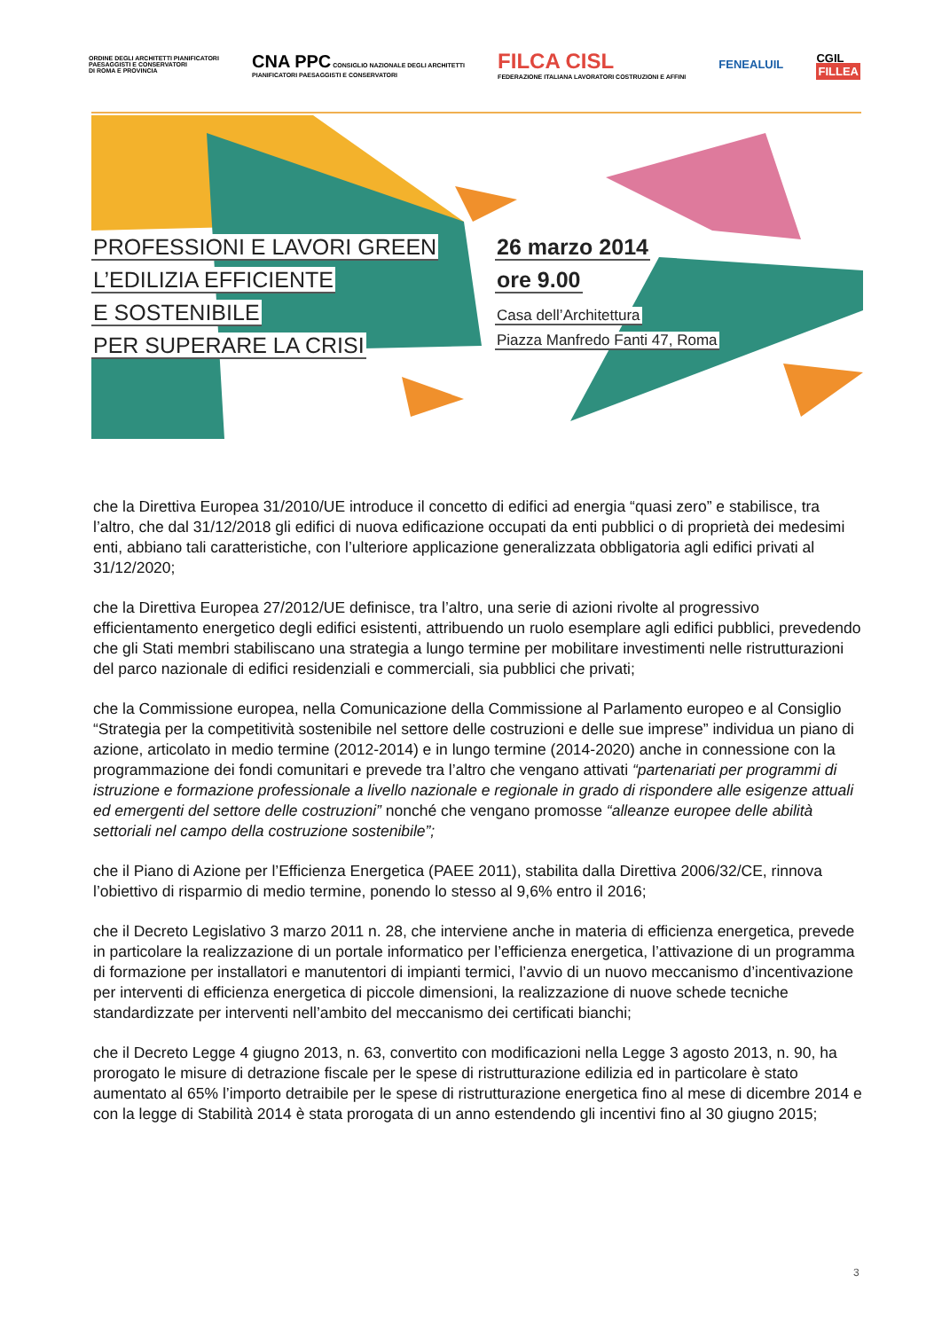ORDINE DEGLI ARCHITETTI PIANIFICATORI
PAESAGGISTI E CONSERVATORI
DI ROMA E PROVINCIA
CNA PPC CONSIGLIO NAZIONALE DEGLI ARCHITETTI
PIANIFICATORI PAESAGGISTI E CONSERVATORI
FILCA CISL
FEDERAZIONE ITALIANA LAVORATORI COSTRUZIONI E AFFINI
FENEALUIL
CGIL
FILLEA
PROFESSIONI E LAVORI GREEN
L’EDILIZIA EFFICIENTE
E SOSTENIBILE
PER SUPERARE LA CRISI
26 marzo 2014
ore 9.00
Casa dell’Architettura
Piazza Manfredo Fanti 47, Roma
che la Direttiva Europea 31/2010/UE introduce il concetto di edifici ad energia “quasi zero” e stabilisce, tra l’altro, che dal 31/12/2018 gli edifici di nuova edificazione occupati da enti pubblici o di proprietà dei medesimi enti, abbiano tali caratteristiche, con l’ulteriore applicazione generalizzata obbligatoria agli edifici privati al 31/12/2020;
che la Direttiva Europea 27/2012/UE definisce, tra l’altro, una serie di azioni rivolte al progressivo efficientamento energetico degli edifici esistenti, attribuendo un ruolo esemplare agli edifici pubblici, prevedendo che gli Stati membri stabiliscano una strategia a lungo termine per mobilitare investimenti nelle ristrutturazioni del parco nazionale di edifici residenziali e commerciali, sia pubblici che privati;
che la Commissione europea, nella Comunicazione della Commissione al Parlamento europeo e al Consiglio “Strategia per la competitività sostenibile nel settore delle costruzioni e delle sue imprese” individua un piano di azione, articolato in medio termine (2012-2014) e in lungo termine (2014-2020) anche in connessione con la programmazione dei fondi comunitari e prevede tra l’altro che vengano attivati “partenariati per programmi di istruzione e formazione professionale a livello nazionale e regionale in grado di rispondere alle esigenze attuali ed emergenti del settore delle costruzioni” nonché che vengano promosse “alleanze europee delle abilità settoriali nel campo della costruzione sostenibile”;
che il Piano di Azione per l’Efficienza Energetica (PAEE 2011), stabilita dalla Direttiva 2006/32/CE, rinnova l’obiettivo di risparmio di medio termine, ponendo lo stesso al 9,6% entro il 2016;
che il Decreto Legislativo 3 marzo 2011 n. 28, che interviene anche in materia di efficienza energetica, prevede in particolare la realizzazione di un portale informatico per l’efficienza energetica, l’attivazione di un programma di formazione per installatori e manutentori di impianti termici, l’avvio di un nuovo meccanismo d’incentivazione per interventi di efficienza energetica di piccole dimensioni, la realizzazione di nuove schede tecniche standardizzate per interventi nell’ambito del meccanismo dei certificati bianchi;
che il Decreto Legge 4 giugno 2013, n. 63, convertito con modificazioni nella Legge 3 agosto 2013, n. 90, ha prorogato le misure di detrazione fiscale per le spese di ristrutturazione edilizia ed in particolare è stato aumentato al 65% l’importo detraibile per le spese di ristrutturazione energetica fino al mese di dicembre 2014 e con la legge di Stabilità 2014 è stata prorogata di un anno estendendo gli incentivi fino al 30 giugno 2015;
3